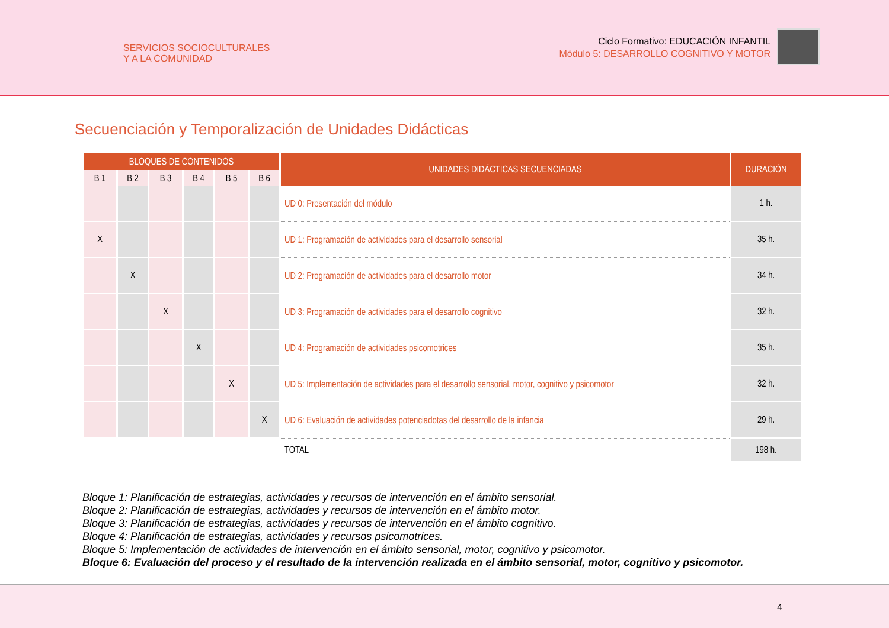SERVICIOS SOCIOCULTURALES
Y A LA COMUNIDAD
Ciclo Formativo: EDUCACIÓN INFANTIL
Módulo 5: DESARROLLO COGNITIVO Y MOTOR
Secuenciación y Temporalización de Unidades Didácticas
| BLOQUES DE CONTENIDOS | | | | | | UNIDADES DIDÁCTICAS SECUENCIADAS | DURACIÓN |
| --- | --- | --- | --- | --- | --- | --- | --- |
| B 1 | B 2 | B 3 | B 4 | B 5 | B 6 | | |
| | | | | | | UD 0: Presentación del módulo | 1 h. |
| X | | | | | | UD 1: Programación de actividades para el desarrollo sensorial | 35 h. |
| | X | | | | | UD 2: Programación de actividades para el desarrollo motor | 34 h. |
| | | X | | | | UD 3: Programación de actividades para el desarrollo cognitivo | 32 h. |
| | | | X | | | UD 4: Programación de actividades psicomotrices | 35 h. |
| | | | | X | | UD 5: Implementación de actividades para el desarrollo sensorial, motor, cognitivo y psicomotor | 32 h. |
| | | | | | X | UD 6: Evaluación de actividades potenciadotas del desarrollo de la infancia | 29 h. |
| | | | | | | TOTAL | 198 h. |
Bloque 1: Planificación de estrategias, actividades y recursos de intervención en el ámbito sensorial.
Bloque 2: Planificación de estrategias, actividades y recursos de intervención en el ámbito motor.
Bloque 3: Planificación de estrategias, actividades y recursos de intervención en el ámbito cognitivo.
Bloque 4: Planificación de estrategias, actividades y recursos psicomotrices.
Bloque 5: Implementación de actividades de intervención en el ámbito sensorial, motor, cognitivo y psicomotor.
Bloque 6: Evaluación del proceso y el resultado de la intervención realizada en el ámbito sensorial, motor, cognitivo y psicomotor.
4